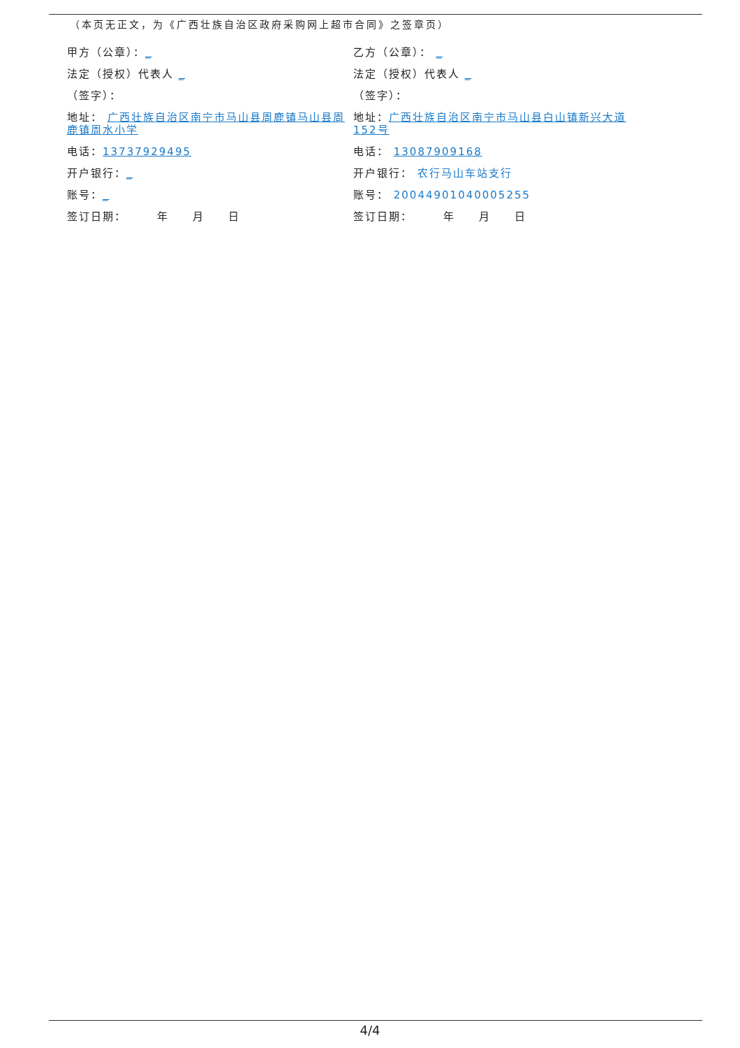（本页无正文，为《广西壮族自治区政府采购网上超市合同》之签章页）
甲方（公章）：_
法定（授权）代表人 _
（签字）：
地址： 广西壮族自治区南宁市马山县周鹿镇马山县周鹿镇周水小学
电话：13737929495
开户银行：_
账号：_
签订日期：　　　年　　月　　日
乙方（公章）： _
法定（授权）代表人 _
（签字）：
地址：广西壮族自治区南宁市马山县白山镇新兴大道152号
电话： 13087909168
开户银行： 农行马山车站支行
账号： 20044901040005255
签订日期：　　　年　　月　　日
4/4